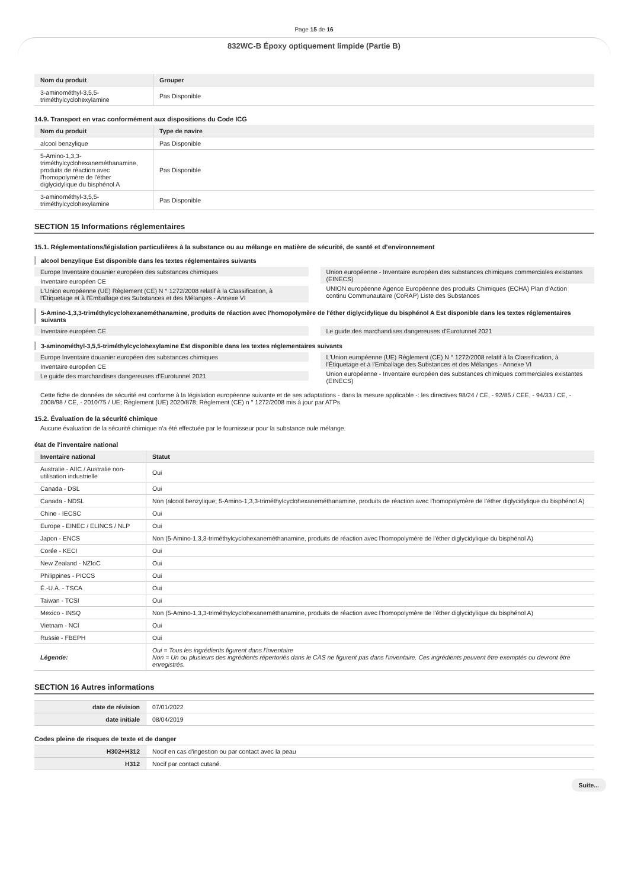Page 15 de 16
832WC-B Époxy optiquement limpide (Partie B)
| Nom du produit | Grouper |
| --- | --- |
| 3-aminométhyl-3,5,5-triméthylcyclohexylamine | Pas Disponible |
14.9. Transport en vrac conformément aux dispositions du Code ICG
| Nom du produit | Type de navire |
| --- | --- |
| alcool benzylique | Pas Disponible |
| 5-Amino-1,3,3-triméthylcyclohexaneméthanamine, produits de réaction avec l'homopolymère de l'éther diglycidylique du bisphénol A | Pas Disponible |
| 3-aminométhyl-3,5,5-triméthylcyclohexylamine | Pas Disponible |
SECTION 15 Informations réglementaires
15.1. Réglementations/législation particulières à la substance ou au mélange en matière de sécurité, de santé et d’environnement
alcool benzylique Est disponible dans les textes réglementaires suivants
Europe Inventaire douanier européen des substances chimiques
Inventaire européen CE
L'Union européenne (UE) Règlement (CE) N ° 1272/2008 relatif à la Classification, à l'Étiquetage et à l'Emballage des Substances et des Mélanges - Annexe VI
Union européenne - Inventaire européen des substances chimiques commerciales existantes (EINECS)
UNION européenne Agence Européenne des produits Chimiques (ECHA) Plan d'Action continu Communautaire (CoRAP) Liste des Substances
5-Amino-1,3,3-triméthylcyclohexaneméthanamine, produits de réaction avec l'homopolymère de l'éther diglycidylique du bisphénol A Est disponible dans les textes réglementaires suivants
Inventaire européen CE Le guide des marchandises dangereuses d'Eurotunnel 2021
3-aminométhyl-3,5,5-triméthylcyclohexylamine Est disponible dans les textes réglementaires suivants
Europe Inventaire douanier européen des substances chimiques
Inventaire européen CE
Le guide des marchandises dangereuses d'Eurotunnel 2021
L'Union européenne (UE) Règlement (CE) N ° 1272/2008 relatif à la Classification, à l'Étiquetage et à l'Emballage des Substances et des Mélanges - Annexe VI
Union européenne - Inventaire européen des substances chimiques commerciales existantes (EINECS)
Cette fiche de données de sécurité est conforme à la législation européenne suivante et de ses adaptations - dans la mesure applicable -: les directives 98/24 / CE, - 92/85 / CEE, - 94/33 / CE, - 2008/98 / CE, - 2010/75 / UE; Règlement (UE) 2020/878; Règlement (CE) n ° 1272/2008 mis à jour par ATPs.
15.2. Évaluation de la sécurité chimique
Aucune évaluation de la sécurité chimique n'a été effectuée par le fournisseur pour la substance oule mélange.
état de l'inventaire national
| Inventaire national | Statut |
| --- | --- |
| Australie - AIIC / Australie non-utilisation industrielle | Oui |
| Canada - DSL | Oui |
| Canada - NDSL | Non (alcool benzylique; 5-Amino-1,3,3-triméthylcyclohexaneméthanamine, produits de réaction avec l'homopolymère de l'éther diglycidylique du bisphénol A) |
| Chine - IECSC | Oui |
| Europe - EINEC / ELINCS / NLP | Oui |
| Japon - ENCS | Non (5-Amino-1,3,3-triméthylcyclohexaneméthanamine, produits de réaction avec l'homopolymère de l'éther diglycidylique du bisphénol A) |
| Corée - KECI | Oui |
| New Zealand - NZIoC | Oui |
| Philippines - PICCS | Oui |
| É.-U.A. - TSCA | Oui |
| Taiwan - TCSI | Oui |
| Mexico - INSQ | Non (5-Amino-1,3,3-triméthylcyclohexaneméthanamine, produits de réaction avec l'homopolymère de l'éther diglycidylique du bisphénol A) |
| Vietnam - NCI | Oui |
| Russie - FBEPH | Oui |
| Légende: | Oui = Tous les ingrédients figurent dans l'inventaire Non = Un ou plusieurs des ingrédients répertoriés dans le CAS ne figurent pas dans l'inventaire. Ces ingrédients peuvent être exemptés ou devront être enregistrés. |
SECTION 16 Autres informations
| date de révision | 07/01/2022 |
| date initiale | 08/04/2019 |
Codes pleine de risques de texte et de danger
| H302+H312 | Nocif en cas d'ingestion ou par contact avec la peau |
| H312 | Nocif par contact cutané. |
Suite...